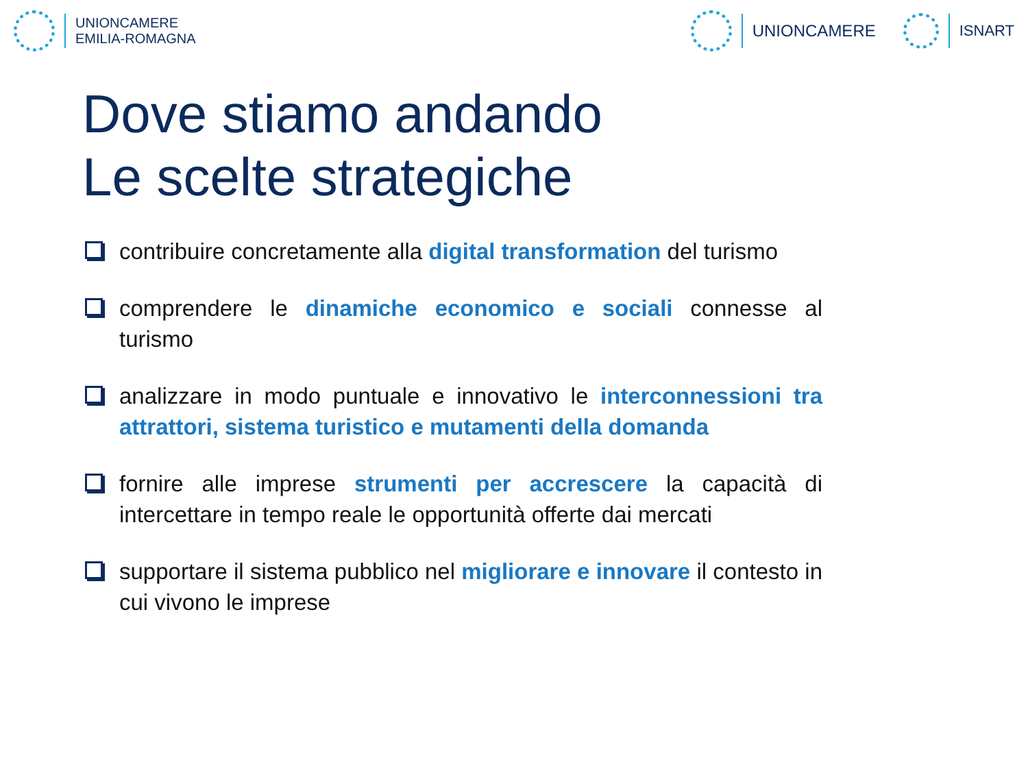UNIONCAMERE
EMILIA-ROMAGNA
UNIONCAMERE ISNART
Dove stiamo andando
Le scelte strategiche
contribuire concretamente alla digital transformation del turismo
comprendere le dinamiche economico e sociali connesse al turismo
analizzare in modo puntuale e innovativo le interconnessioni tra attrattori, sistema turistico e mutamenti della domanda
fornire alle imprese strumenti per accrescere la capacità di intercettare in tempo reale le opportunità offerte dai mercati
supportare il sistema pubblico nel migliorare e innovare il contesto in cui vivono le imprese